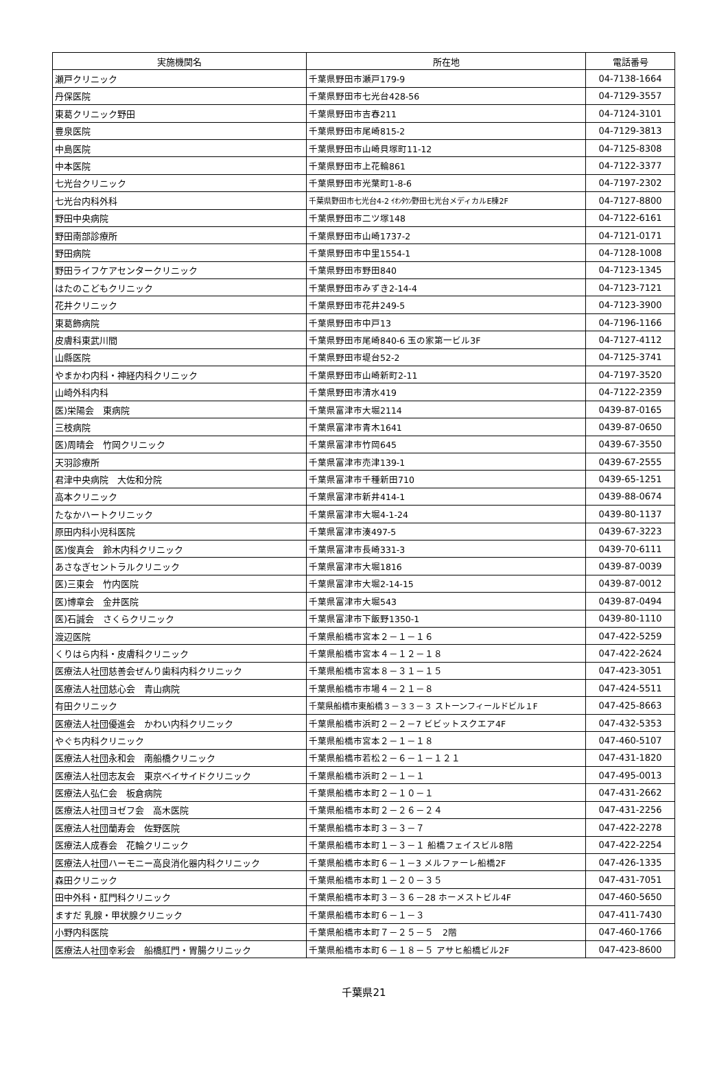| 実施機関名 | 所在地 | 電話番号 |
| --- | --- | --- |
| 瀬戸クリニック | 千葉県野田市瀬戸179-9 | 04-7138-1664 |
| 丹保医院 | 千葉県野田市七光台428-56 | 04-7129-3557 |
| 東葛クリニック野田 | 千葉県野田市吉春211 | 04-7124-3101 |
| 豊泉医院 | 千葉県野田市尾崎815-2 | 04-7129-3813 |
| 中島医院 | 千葉県野田市山崎貝塚町11-12 | 04-7125-8308 |
| 中本医院 | 千葉県野田市上花輪861 | 04-7122-3377 |
| 七光台クリニック | 千葉県野田市光葉町1-8-6 | 04-7197-2302 |
| 七光台内科外科 | 千葉県野田市七光台4-2 ｲｵﾝﾀｳﾝ野田七光台メディカルE棟2F | 04-7127-8800 |
| 野田中央病院 | 千葉県野田市二ツ塚148 | 04-7122-6161 |
| 野田南部診療所 | 千葉県野田市山崎1737-2 | 04-7121-0171 |
| 野田病院 | 千葉県野田市中里1554-1 | 04-7128-1008 |
| 野田ライフケアセンタークリニック | 千葉県野田市野田840 | 04-7123-1345 |
| はたのこどもクリニック | 千葉県野田市みずき2-14-4 | 04-7123-7121 |
| 花井クリニック | 千葉県野田市花井249-5 | 04-7123-3900 |
| 東葛飾病院 | 千葉県野田市中戸13 | 04-7196-1166 |
| 皮膚科東武川間 | 千葉県野田市尾崎840-6 玉の家第一ビル3F | 04-7127-4112 |
| 山縣医院 | 千葉県野田市堤台52-2 | 04-7125-3741 |
| やまかわ内科・神経内科クリニック | 千葉県野田市山崎新町2-11 | 04-7197-3520 |
| 山崎外科内科 | 千葉県野田市清水419 | 04-7122-2359 |
| 医)栄陽会 東病院 | 千葉県富津市大堀2114 | 0439-87-0165 |
| 三枝病院 | 千葉県富津市青木1641 | 0439-87-0650 |
| 医)周晴会 竹岡クリニック | 千葉県富津市竹岡645 | 0439-67-3550 |
| 天羽診療所 | 千葉県富津市売津139-1 | 0439-67-2555 |
| 君津中央病院 大佐和分院 | 千葉県富津市千種新田710 | 0439-65-1251 |
| 高本クリニック | 千葉県富津市新井414-1 | 0439-88-0674 |
| たなかハートクリニック | 千葉県富津市大堀4-1-24 | 0439-80-1137 |
| 原田内科小児科医院 | 千葉県富津市湊497-5 | 0439-67-3223 |
| 医)俊真会 鈴木内科クリニック | 千葉県富津市長崎331-3 | 0439-70-6111 |
| あさなぎセントラルクリニック | 千葉県富津市大堀1816 | 0439-87-0039 |
| 医)三東会 竹内医院 | 千葉県富津市大堀2-14-15 | 0439-87-0012 |
| 医)博章会 金井医院 | 千葉県富津市大堀543 | 0439-87-0494 |
| 医)石誠会 さくらクリニック | 千葉県富津市下飯野1350-1 | 0439-80-1110 |
| 渡辺医院 | 千葉県船橋市宮本２－１－１６ | 047-422-5259 |
| くりはら内科・皮膚科クリニック | 千葉県船橋市宮本４－１２－１８ | 047-422-2624 |
| 医療法人社団慈善会ぜんり歯科内科クリニック | 千葉県船橋市宮本８－３１－１５ | 047-423-3051 |
| 医療法人社団慈心会 青山病院 | 千葉県船橋市市場４－２１－８ | 047-424-5511 |
| 有田クリニック | 千葉県船橋市東船橋３－３３－３ ストーンフィールドビル１F | 047-425-8663 |
| 医療法人社団優進会 かわい内科クリニック | 千葉県船橋市浜町２－２－7 ビビットスクエア4F | 047-432-5353 |
| やぐち内科クリニック | 千葉県船橋市宮本２－１－１８ | 047-460-5107 |
| 医療法人社団永和会 南船橋クリニック | 千葉県船橋市若松２－６－１－１２１ | 047-431-1820 |
| 医療法人社団志友会 東京ベイサイドクリニック | 千葉県船橋市浜町２－１－１ | 047-495-0013 |
| 医療法人弘仁会 板倉病院 | 千葉県船橋市本町２－１０－１ | 047-431-2662 |
| 医療法人社団ヨゼフ会 高木医院 | 千葉県船橋市本町２－２６－２４ | 047-431-2256 |
| 医療法人社団蘭寿会 佐野医院 | 千葉県船橋市本町３－３－７ | 047-422-2278 |
| 医療法人成春会 花輪クリニック | 千葉県船橋市本町１－３－１ 船橋フェイスビル8階 | 047-422-2254 |
| 医療法人社団ハーモニー高良消化器内科クリニック | 千葉県船橋市本町６－１－3 メルファーレ船橋2F | 047-426-1335 |
| 森田クリニック | 千葉県船橋市本町１－２０－３５ | 047-431-7051 |
| 田中外科・肛門科クリニック | 千葉県船橋市本町３－３６－28 ホーメストビル4F | 047-460-5650 |
| ますだ 乳腺・甲状腺クリニック | 千葉県船橋市本町６－１－３ | 047-411-7430 |
| 小野内科医院 | 千葉県船橋市本町７－２５－５ 2階 | 047-460-1766 |
| 医療法人社団幸彩会 船橋肛門・胃腸クリニック | 千葉県船橋市本町６－１８－５ アサヒ船橋ビル2F | 047-423-8600 |
千葉県21